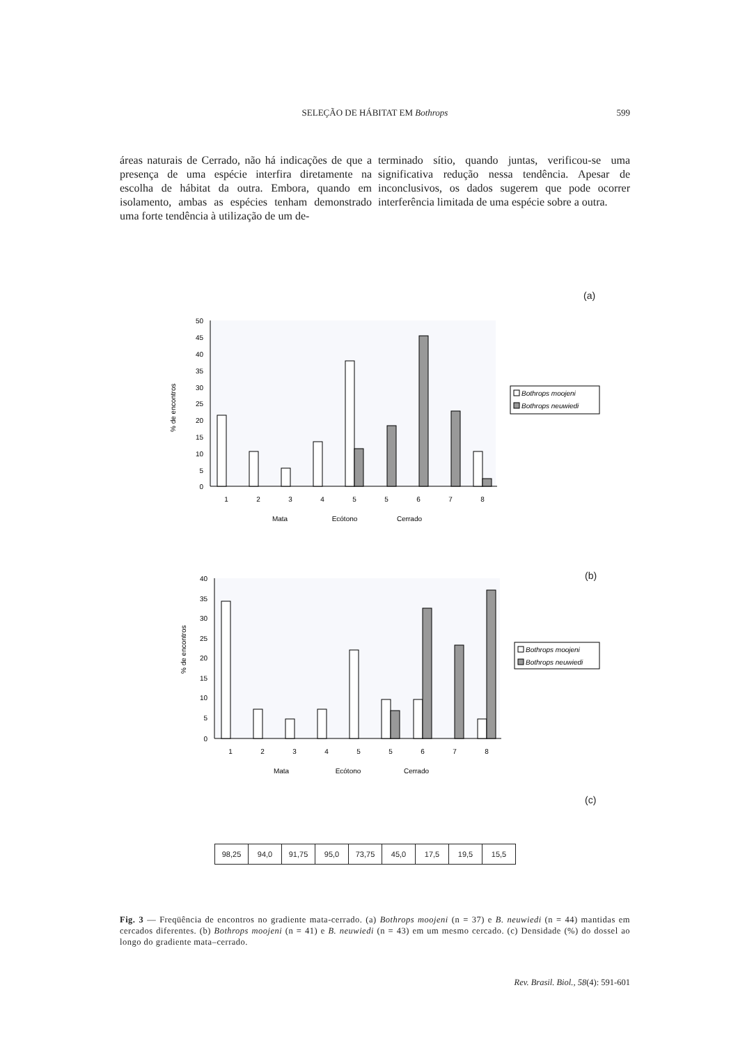SELEÇÃO DE HÁBITAT EM Bothrops
599
áreas naturais de Cerrado, não há indicações de que a presença de uma espécie interfira diretamente na escolha de hábitat da outra. Embora, quando em isolamento, ambas as espécies tenham demonstrado uma forte tendência à utilização de um de-
terminado sítio, quando juntas, verificou-se uma significativa redução nessa tendência. Apesar de inconclusivos, os dados sugerem que pode ocorrer interferência limitada de uma espécie sobre a outra.
(a)
50
45
40
35
30
25
20
15
10
5
0
% de encontros
1
2
3
4
5
5
6
7
8
Mata
Ecótono
Cerrado
Bothrops moojeni
Bothrops neuwiedi
(b)
40
35
30
25
20
15
10
5
0
% de encontros
1
2
3
4
5
5
6
7
8
Mata
Ecótono
Cerrado
Bothrops moojeni
Bothrops neuwiedi
(c)
| 98,25 | 94,0 | 91,75 | 95,0 | 73,75 | 45,0 | 17,5 | 19,5 | 15,5 |
Fig. 3 — Freqüência de encontros no gradiente mata-cerrado. (a) Bothrops moojeni (n = 37) e B. neuwiedi (n = 44) mantidas em cercados diferentes. (b) Bothrops moojeni (n = 41) e B. neuwiedi (n = 43) em um mesmo cercado. (c) Densidade (%) do dossel ao longo do gradiente mata–cerrado.
Rev. Brasil. Biol., 58(4): 591-601